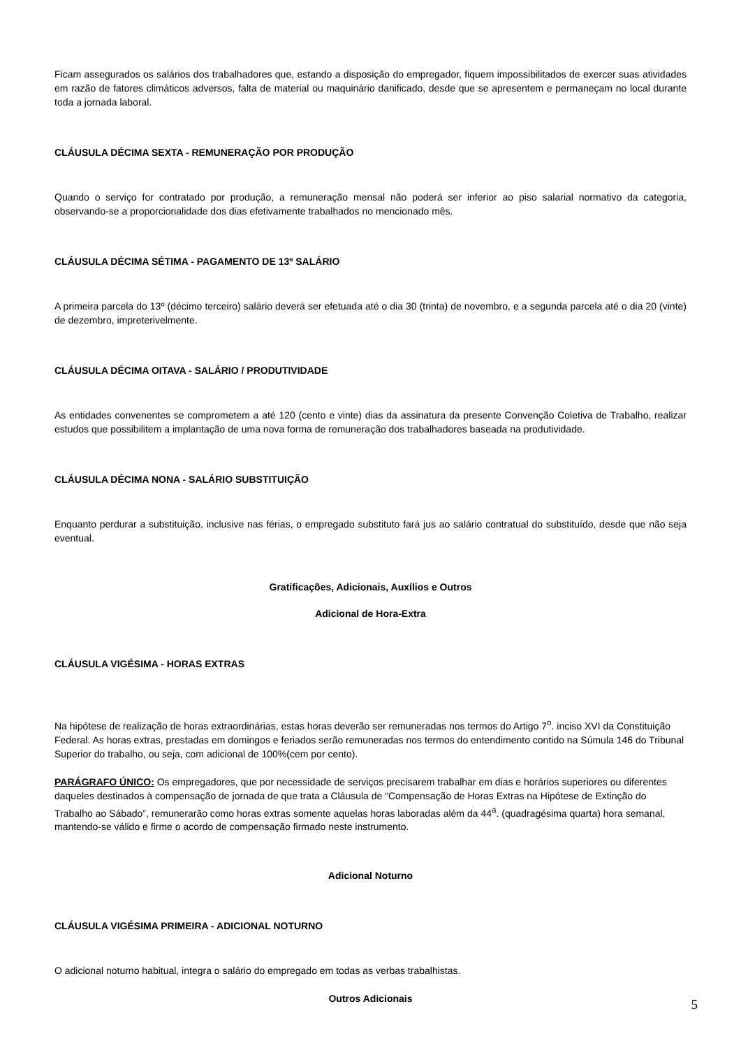Ficam assegurados os salários dos trabalhadores que, estando a disposição do empregador, fiquem impossibilitados de exercer suas atividades em razão de fatores climáticos adversos, falta de material ou maquinário danificado, desde que se apresentem e permaneçam no local durante toda a jornada laboral.
CLÁUSULA DÉCIMA SEXTA - REMUNERAÇÃO POR PRODUÇÃO
Quando o serviço for contratado por produção, a remuneração mensal não poderá ser inferior ao piso salarial normativo da categoria, observando-se a proporcionalidade dos dias efetivamente trabalhados no mencionado mês.
CLÁUSULA DÉCIMA SÉTIMA - PAGAMENTO DE 13º SALÁRIO
A primeira parcela do 13º (décimo terceiro) salário deverá ser efetuada até o dia 30 (trinta) de novembro, e a segunda parcela até o dia 20 (vinte) de dezembro, impreterivelmente.
CLÁUSULA DÉCIMA OITAVA - SALÁRIO / PRODUTIVIDADE
As entidades convenentes se comprometem a até 120 (cento e vinte) dias da assinatura da presente Convenção Coletiva de Trabalho, realizar estudos que possibilitem a implantação de uma nova forma de remuneração dos trabalhadores baseada na produtividade.
CLÁUSULA DÉCIMA NONA - SALÁRIO SUBSTITUIÇÃO
Enquanto perdurar a substituição, inclusive nas férias, o empregado substituto fará jus ao salário contratual do substituído, desde que não seja eventual.
Gratificações, Adicionais, Auxílios e Outros
Adicional de Hora-Extra
CLÁUSULA VIGÉSIMA - HORAS EXTRAS
Na hipótese de realização de horas extraordinárias, estas horas deverão ser remuneradas nos termos do Artigo 7<sup>o</sup>. inciso XVI da Constituição Federal. As horas extras, prestadas em domingos e feriados serão remuneradas nos termos do entendimento contido na Súmula 146 do Tribunal Superior do trabalho, ou seja, com adicional de 100%(cem por cento).
PARÁGRAFO ÚNICO: Os empregadores, que por necessidade de serviços precisarem trabalhar em dias e horários superiores ou diferentes daqueles destinados à compensação de jornada de que trata a Cláusula de “Compensação de Horas Extras na Hipótese de Extinção do Trabalho ao Sábado”, remunerarão como horas extras somente aquelas horas laboradas além da 44<sup>a</sup>. (quadragésima quarta) hora semanal, mantendo-se válido e firme o acordo de compensação firmado neste instrumento.
Adicional Noturno
CLÁUSULA VIGÉSIMA PRIMEIRA - ADICIONAL NOTURNO
O adicional noturno habitual, integra o salário do empregado em todas as verbas trabalhistas.
Outros Adicionais
5